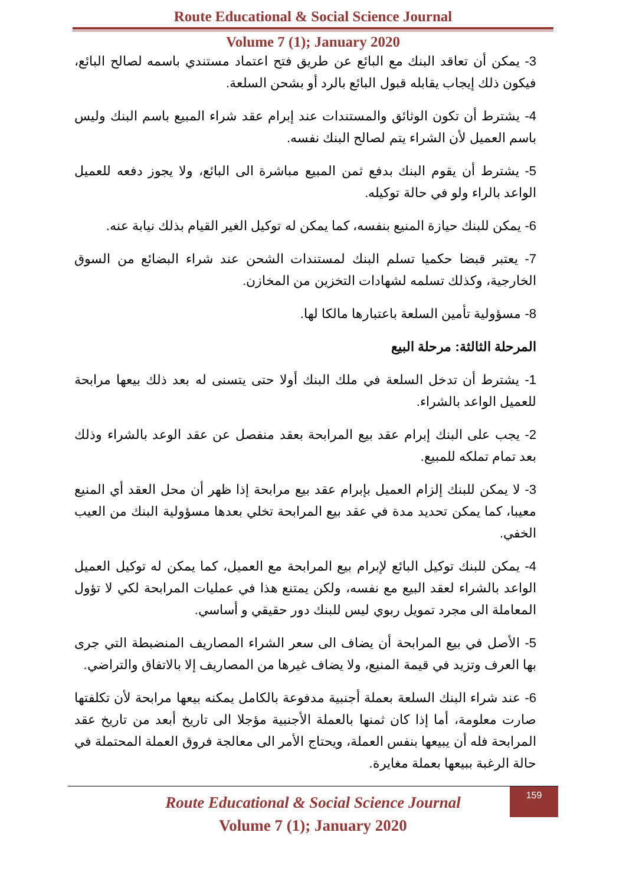Route Educational & Social Science Journal
Volume 7 (1); January 2020
3- يمكن أن تعاقد البنك مع البائع عن طريق فتح اعتماد مستندي باسمه لصالح البائع، فيكون ذلك إيجاب يقابله قبول البائع بالرد أو بشحن السلعة.
4- يشترط أن تكون الوثائق والمستندات عند إبرام عقد شراء المبيع باسم البنك وليس باسم العميل لأن الشراء يتم لصالح البنك نفسه.
5- يشترط أن يقوم البنك بدفع ثمن المبيع مباشرة الى البائع، ولا يجوز دفعه للعميل الواعد بالراء ولو في حالة توكيله.
6- يمكن للبنك حيازة المنيع بنفسه، كما يمكن له توكيل الغير القيام بذلك نيابة عنه.
7- يعتبر قبضا حكميا تسلم البنك لمستندات الشحن عند شراء البضائع من السوق الخارجية، وكذلك تسلمه لشهادات التخزين من المخازن.
8- مسؤولية تأمين السلعة باعتبارها مالكا لها.
المرحلة الثالثة: مرحلة البيع
1- يشترط أن تدخل السلعة في ملك البنك أولا حتى يتسنى له بعد ذلك بيعها مرابحة للعميل الواعد بالشراء.
2- يجب على البنك إبرام عقد بيع المرابحة بعقد منفصل عن عقد الوعد بالشراء وذلك بعد تمام تملكه للمبيع.
3- لا يمكن للبنك إلزام العميل بإبرام عقد بيع مرابحة إذا ظهر أن محل العقد أي المنيع معيبا، كما يمكن تحديد مدة في عقد بيع المرابحة تخلي بعدها مسؤولية البنك من العيب الخفي.
4- يمكن للبنك توكيل البائع لإبرام بيع المرابحة مع العميل، كما يمكن له توكيل العميل الواعد بالشراء لعقد البيع مع نفسه، ولكن يمتنع هذا في عمليات المرابحة لكي لا تؤول المعاملة الى مجرد تمويل ربوي ليس للبنك دور حقيقي و أساسي.
5- الأصل في بيع المرابحة أن يضاف الى سعر الشراء المصاريف المنضبطة التي جرى بها العرف وتزيد في قيمة المنيع، ولا يضاف غيرها من المصاريف إلا بالاتفاق والتراضي.
6- عند شراء البنك السلعة بعملة أجنبية مدفوعة بالكامل يمكنه بيعها مرابحة لأن تكلفتها صارت معلومة، أما إذا كان ثمنها بالعملة الأجنبية مؤجلا الى تاريخ أبعد من تاريخ عقد المرابحة فله أن يبيعها بنفس العملة، ويحتاج الأمر الى معالجة فروق العملة المحتملة في حالة الرغبة ببيعها بعملة مغايرة.
159
Route Educational & Social Science Journal
Volume 7 (1); January 2020